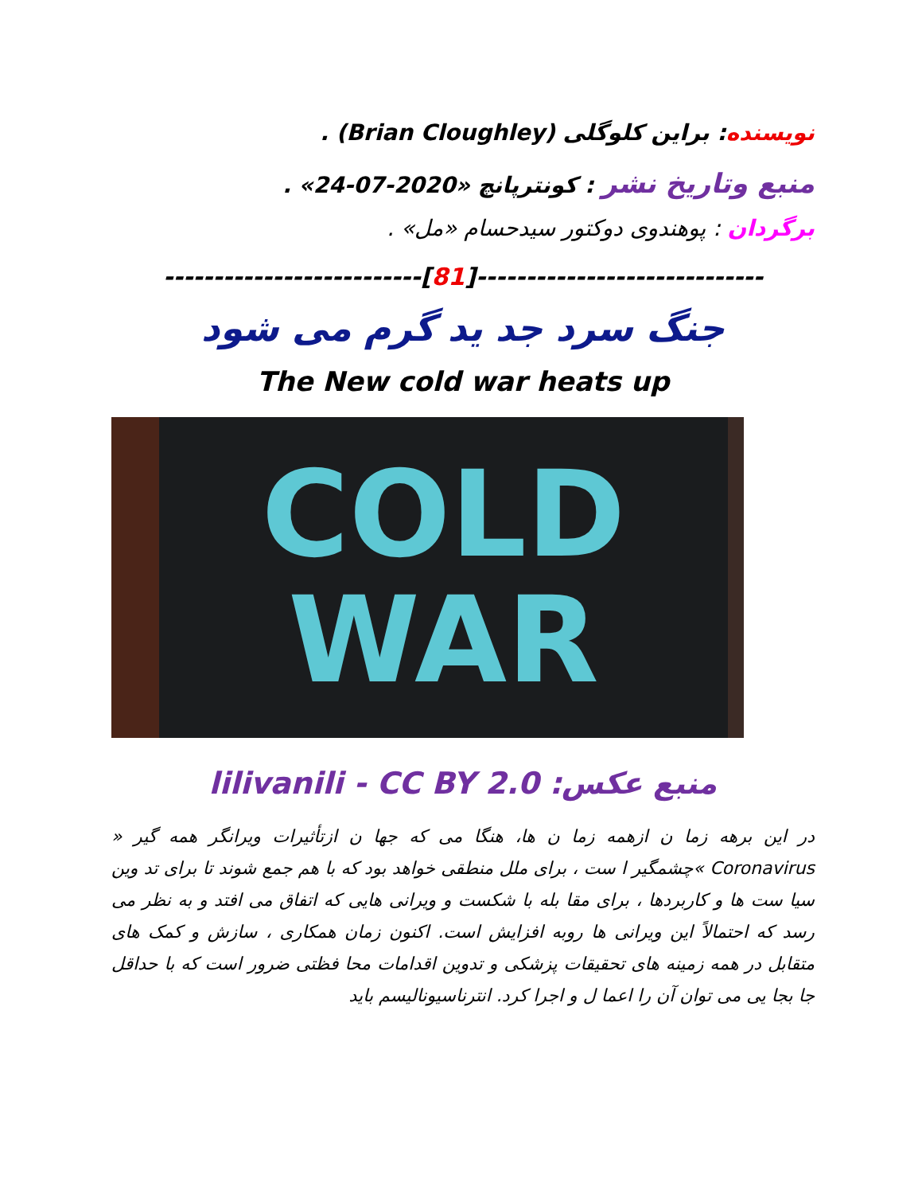نویسنده: براین کلوگلی (Brian Cloughley) .
منبع وتاریخ نشر : کونترپانچ «2020-07-24» .
برگردان : پوهندوی دوکتور سیدحسام «مل» .
--------------------------[81]-----------------------------
جنگ سرد جد ید گرم می شود
The New cold war heats up
COLD
WAR
منبع عکس: lilivanili - CC BY 2.0
در این برهه زما ن ازهمه زما ن ها، هنگا می که جها ن ازتأثیرات ویرانگر همه گیر « Coronavirus »چشمگیر ا ست ، برای ملل منطقی خواهد بود که با هم جمع شوند تا برای تد وین سیا ست ها و کاربردها ، برای مقا بله با شکست و ویرانی هایی که اتفاق می افتد و به نظر می رسد که احتمالاً این ویرانی ها روبه افزایش است. اکنون زمان همکاری ، سازش و کمک های متقابل در همه زمینه های تحقیقات پزشکی و تدوین اقدامات محا فظتی ضرور است که با حداقل جا بجا یی می توان آن را اعما ل و اجرا کرد. انترناسیونالیسم باید